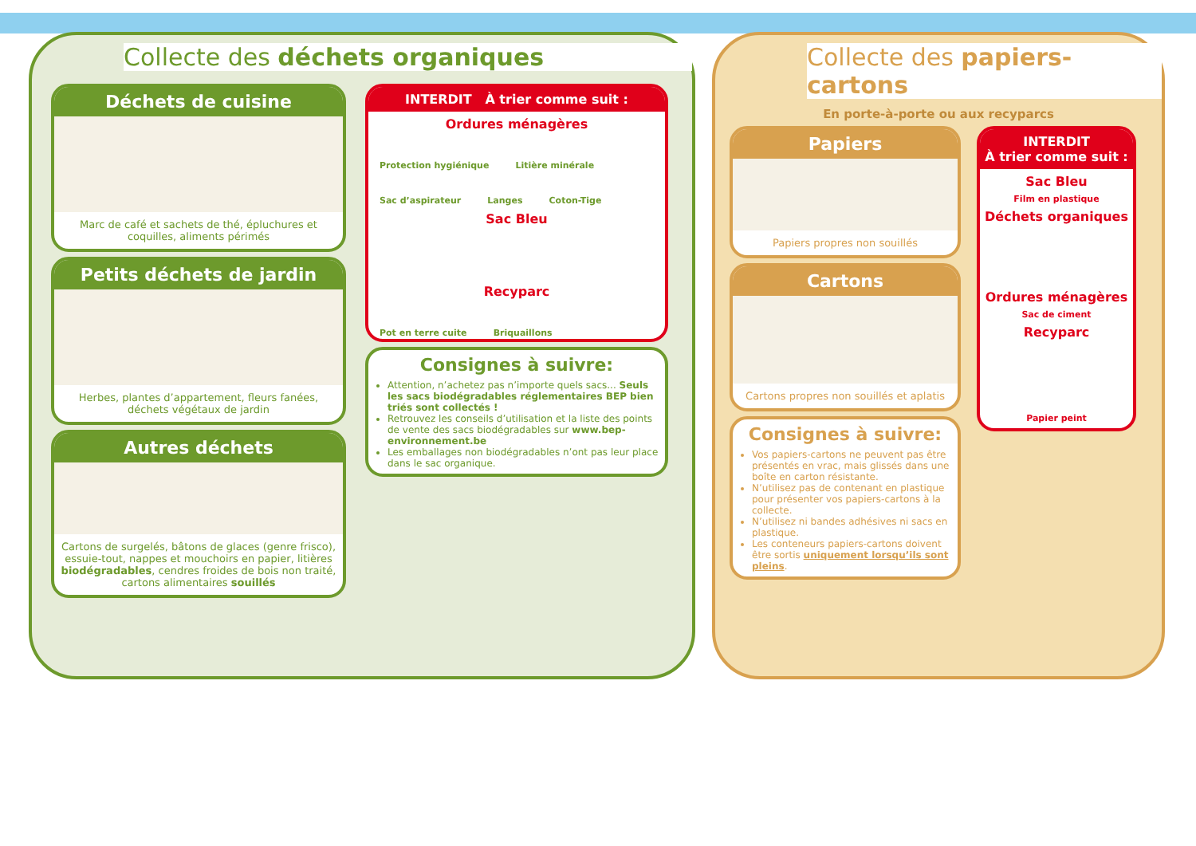Collecte des déchets organiques
Déchets de cuisine
Marc de café et sachets de thé, épluchures et coquilles, aliments périmés
Petits déchets de jardin
Herbes, plantes d’appartement, fleurs fanées, déchets végétaux de jardin
Autres déchets
Cartons de surgelés, bâtons de glaces (genre frisco), essuie-tout, nappes et mouchoirs en papier, litières biodégradables, cendres froides de bois non traité, cartons alimentaires souillés
INTERDIT À trier comme suit :
Ordures ménagères
Protection hygiénique Litière minérale Sac d’aspirateur Langes Coton-Tige
Sac Bleu
Recyparc
Pot en terre cuite Briquaillons
Consignes à suivre:
Attention, n’achetez pas n’importe quels sacs... Seuls les sacs biodégradables réglementaires BEP bien triés sont collectés !
Retrouvez les conseils d’utilisation et la liste des points de vente des sacs biodégradables sur www.bep-environnement.be
Les emballages non biodégradables n’ont pas leur place dans le sac organique.
Collecte des papiers-cartons
En porte-à-porte ou aux recyparcs
Papiers
Papiers propres non souillés
Cartons
Cartons propres non souillés et aplatis
Consignes à suivre:
Vos papiers-cartons ne peuvent pas être présentés en vrac, mais glissés dans une boîte en carton résistante.
N’utilisez pas de contenant en plastique pour présenter vos papiers-cartons à la collecte.
N’utilisez ni bandes adhésives ni sacs en plastique.
Les conteneurs papiers-cartons doivent être sortis uniquement lorsqu’ils sont pleins.
INTERDIT
À trier comme suit :
Sac Bleu
Film en plastique
Déchets organiques
Ordures ménagères
Sac de ciment
Recyparc
Papier peint